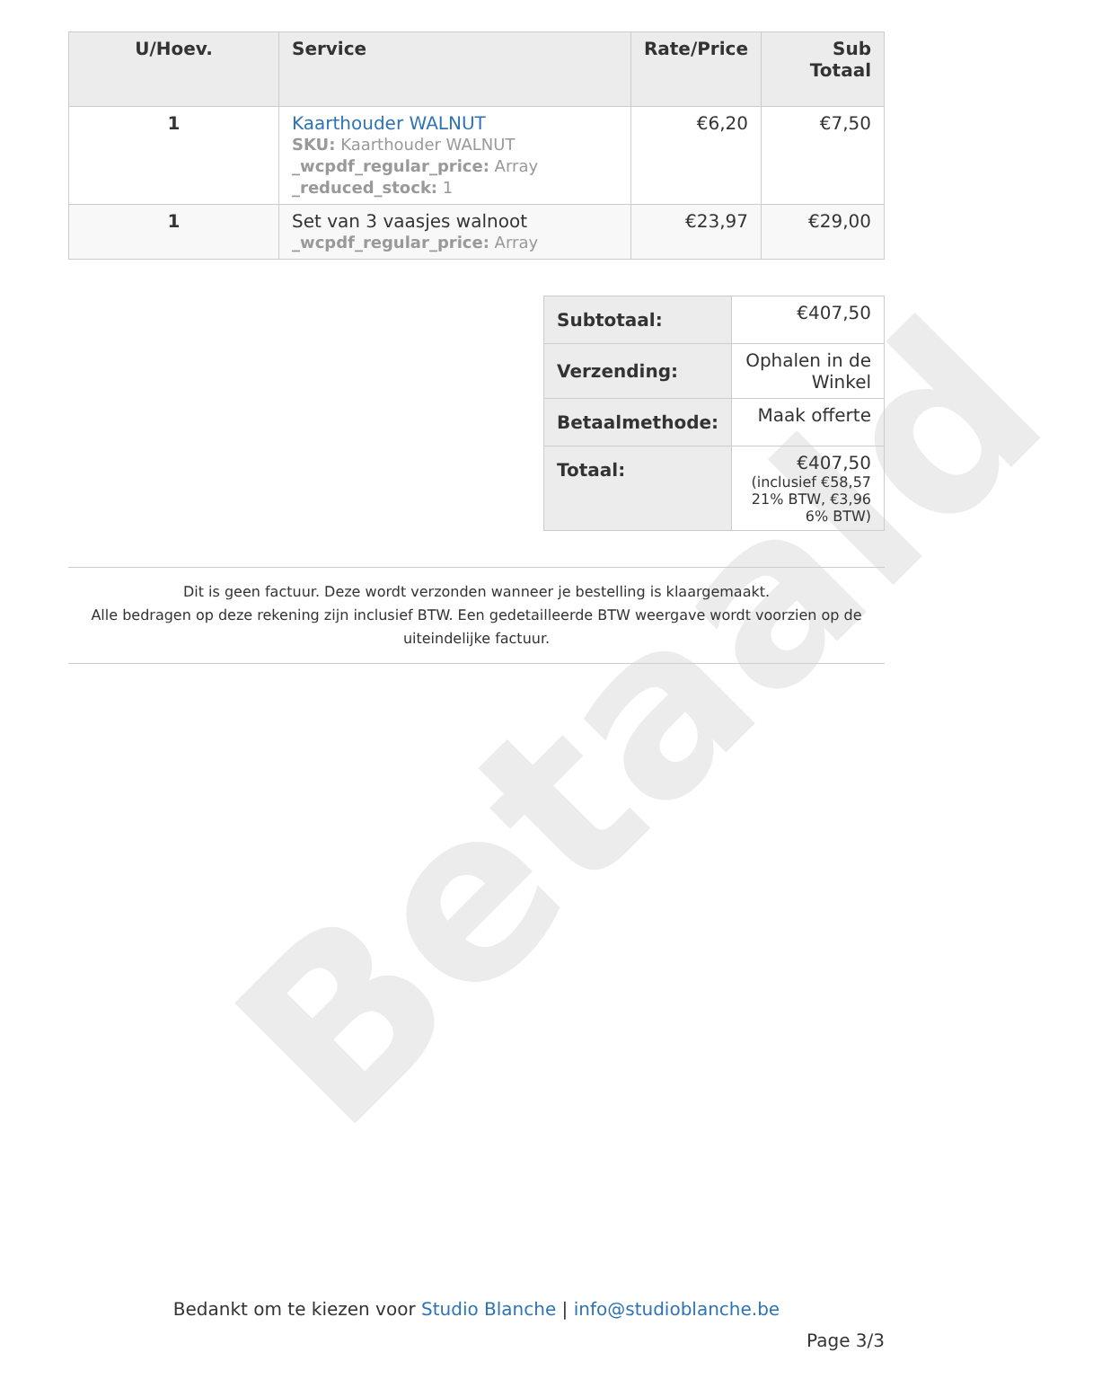Betaald
| U/Hoev. | Service | Rate/Price | Sub Totaal |
| --- | --- | --- | --- |
| 1 | Kaarthouder WALNUT SKU: Kaarthouder WALNUT _wcpdf_regular_price: Array _reduced_stock: 1 | €6,20 | €7,50 |
| 1 | Set van 3 vaasjes walnoot _wcpdf_regular_price: Array | €23,97 | €29,00 |
| Subtotaal: | €407,50 |
| Verzending: | Ophalen in de Winkel |
| Betaalmethode: | Maak offerte |
| Totaal: | €407,50 (inclusief €58,57 21% BTW, €3,96 6% BTW) |
Dit is geen factuur. Deze wordt verzonden wanneer je bestelling is klaargemaakt.
Alle bedragen op deze rekening zijn inclusief BTW. Een gedetailleerde BTW weergave wordt voorzien op de uiteindelijke factuur.
Bedankt om te kiezen voor Studio Blanche | info@studioblanche.be
Page 3/3